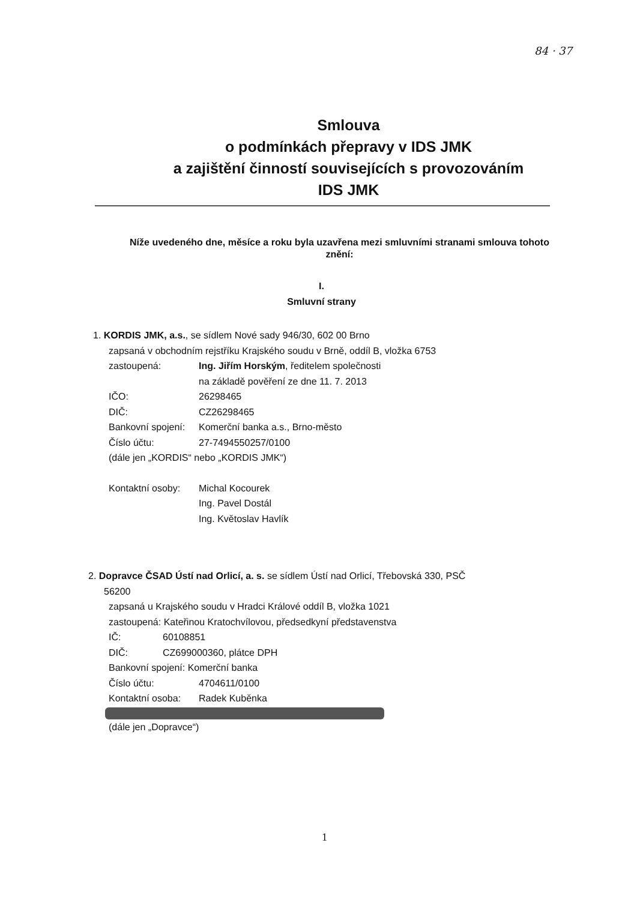84 · 37
Smlouva
o podmínkách přepravy v IDS JMK
a zajištění činností souvisejících s provozováním
IDS JMK
Níže uvedeného dne, měsíce a roku byla uzavřena mezi smluvními stranami smlouva tohoto znění:
I.
Smluvní strany
1. KORDIS JMK, a.s., se sídlem Nové sady 946/30, 602 00 Brno
zapsaná v obchodním rejstříku Krajského soudu v Brně, oddíl B, vložka 6753
zastoupená: Ing. Jiřím Horským, ředitelem společnosti
na základě pověření ze dne 11. 7. 2013
IČO: 26298465
DIČ: CZ26298465
Bankovní spojení: Komerční banka a.s., Brno-město
Číslo účtu: 27-7494550257/0100
(dále jen „KORDIS“ nebo „KORDIS JMK“)
Kontaktní osoby: Michal Kocourek
Ing. Pavel Dostál
Ing. Květoslav Havlík
2. Dopravce ČSAD Ústí nad Orlicí, a. s. se sídlem Ústí nad Orlicí, Třebovská 330, PSČ
56200
zapsaná u Krajského soudu v Hradci Králové oddíl B, vložka 1021
zastoupená: Kateřinou Kratochvílovou, předsedkyní představenstva
IČ: 60108851
DIČ: CZ699000360, plátce DPH
Bankovní spojení: Komerční banka
Číslo účtu: 4704611/0100
Kontaktní osoba: Radek Kuběnka
(dále jen „Dopravce“)
1